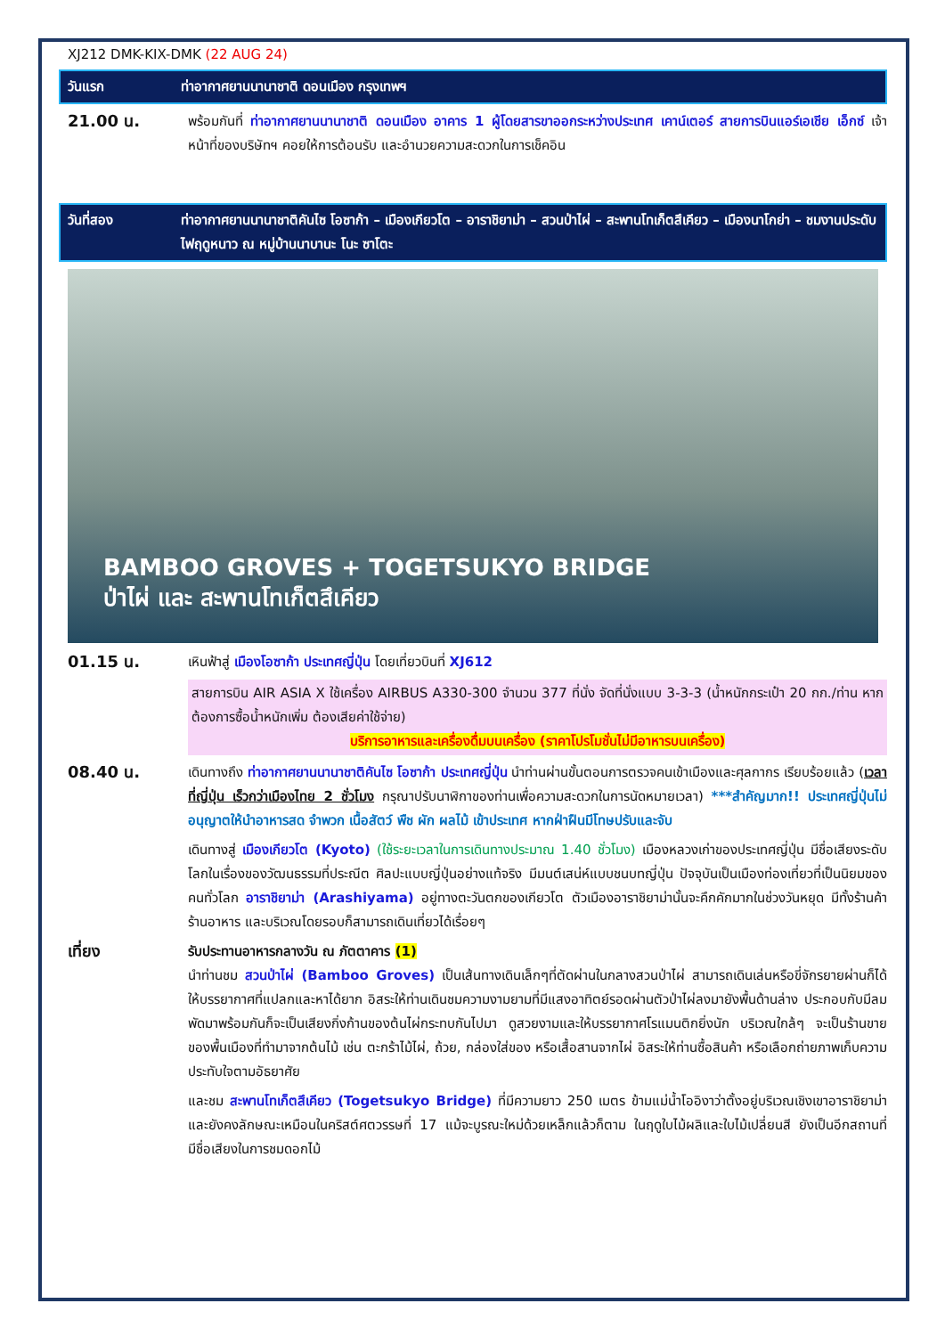XJ212 DMK-KIX-DMK (22 AUG 24)
วันแรก ท่าอากาศยานนานาชาติ ดอนเมือง กรุงเทพฯ
21.00 น.
พร้อมกันที่ ท่าอากาศยานนานาชาติ ดอนเมือง อาคาร 1 ผู้โดยสารขาออกระหว่างประเทศ เคาน์เตอร์ สายการบินแอร์เอเชีย เอ็กซ์ เจ้าหน้าที่ของบริษัทฯ คอยให้การต้อนรับ และอำนวยความสะดวกในการเช็คอิน
วันที่สอง ท่าอากาศยานนานาชาติคันไซ โอซาก้า – เมืองเกียวโต – อาราชิยาม่า – สวนป่าไผ่ – สะพานโทเก็ตสึเคียว – เมืองนาโกย่า – ชมงานประดับไฟฤดูหนาว ณ หมู่บ้านนาบานะ โนะ ซาโตะ
BAMBOO GROVES + TOGETSUKYO BRIDGE
ป่าไผ่ และ สะพานโทเก็ตสึเคียว
01.15 น.
เหินฟ้าสู่ เมืองโอซาก้า ประเทศญี่ปุ่น โดยเที่ยวบินที่ XJ612
สายการบิน AIR ASIA X ใช้เครื่อง AIRBUS A330-300 จำนวน 377 ที่นั่ง จัดที่นั่งแบบ 3-3-3 (น้ำหนักกระเป๋า 20 กก./ท่าน หากต้องการซื้อน้ำหนักเพิ่ม ต้องเสียค่าใช้จ่าย)
บริการอาหารและเครื่องดื่มบนเครื่อง (ราคาโปรโมชั่นไม่มีอาหารบนเครื่อง)
08.40 น.
เดินทางถึง ท่าอากาศยานนานาชาติคันไซ โอซาก้า ประเทศญี่ปุ่น นำท่านผ่านขั้นตอนการตรวจคนเข้าเมืองและศุลกากร เรียบร้อยแล้ว (เวลาที่ญี่ปุ่น เร็วกว่าเมืองไทย 2 ชั่วโมง กรุณาปรับนาฬิกาของท่านเพื่อความสะดวกในการนัดหมายเวลา) ***สำคัญมาก!! ประเทศญี่ปุ่นไม่อนุญาตให้นำอาหารสด จำพวก เนื้อสัตว์ พืช ผัก ผลไม้ เข้าประเทศ หากฝ่าฝืนมีโทษปรับและจับ
เดินทางสู่ เมืองเกียวโต (Kyoto) (ใช้ระยะเวลาในการเดินทางประมาณ 1.40 ชั่วโมง) เมืองหลวงเก่าของประเทศญี่ปุ่น มีชื่อเสียงระดับโลกในเรื่องของวัฒนธรรมที่ประณีต ศิลปะแบบญี่ปุ่นอย่างแท้จริง มีมนต์เสน่ห์แบบชนบทญี่ปุ่น ปัจจุบันเป็นเมืองท่องเที่ยวที่เป็นนิยมของคนทั่วโลก อาราชิยาม่า (Arashiyama) อยู่ทางตะวันตกของเกียวโต ตัวเมืองอาราชิยาม่านั้นจะคึกคักมากในช่วงวันหยุด มีทั้งร้านค้า ร้านอาหาร และบริเวณโดยรอบก็สามารถเดินเที่ยวได้เรื่อยๆ
เที่ยง
รับประทานอาหารกลางวัน ณ ภัตตาคาร (1)
นำท่านชม สวนป่าไผ่ (Bamboo Groves) เป็นเส้นทางเดินเล็กๆที่ตัดผ่านในกลางสวนป่าไผ่ สามารถเดินเล่นหรือขี่จักรยายผ่านก็ได้ ให้บรรยากาศที่แปลกและหาได้ยาก อิสระให้ท่านเดินชมความงามยามที่มีแสงอาทิตย์รอดผ่านตัวป่าไผ่ลงมายังพื้นด้านล่าง ประกอบกับมีลมพัดมาพร้อมกันก็จะเป็นเสียงกิ่งก้านของต้นไผ่กระทบกันไปมา ดูสวยงามและให้บรรยากาศโรแมนติกยิ่งนัก บริเวณใกล้ๆ จะเป็นร้านขายของพื้นเมืองที่ทำมาจากต้นไม้ เช่น ตะกร้าไม้ไผ่, ถ้วย, กล่องใส่ของ หรือเสื้อสานจากไผ่ อิสระให้ท่านซื้อสินค้า หรือเลือกถ่ายภาพเก็บความประทับใจตามอัธยาศัย
และชม สะพานโทเก็ตสึเคียว (Togetsukyo Bridge) ที่มีความยาว 250 เมตร ข้ามแม่น้ำโออิงาว่าตั้งอยู่บริเวณเชิงเขาอาราชิยาม่าและยังคงลักษณะเหมือนในคริสต์ศตวรรษที่ 17 แม้จะบูรณะใหม่ด้วยเหล็กแล้วก็ตาม ในฤดูใบไม้ผลิและใบไม้เปลี่ยนสี ยังเป็นอีกสถานที่มีชื่อเสียงในการชมดอกไม้